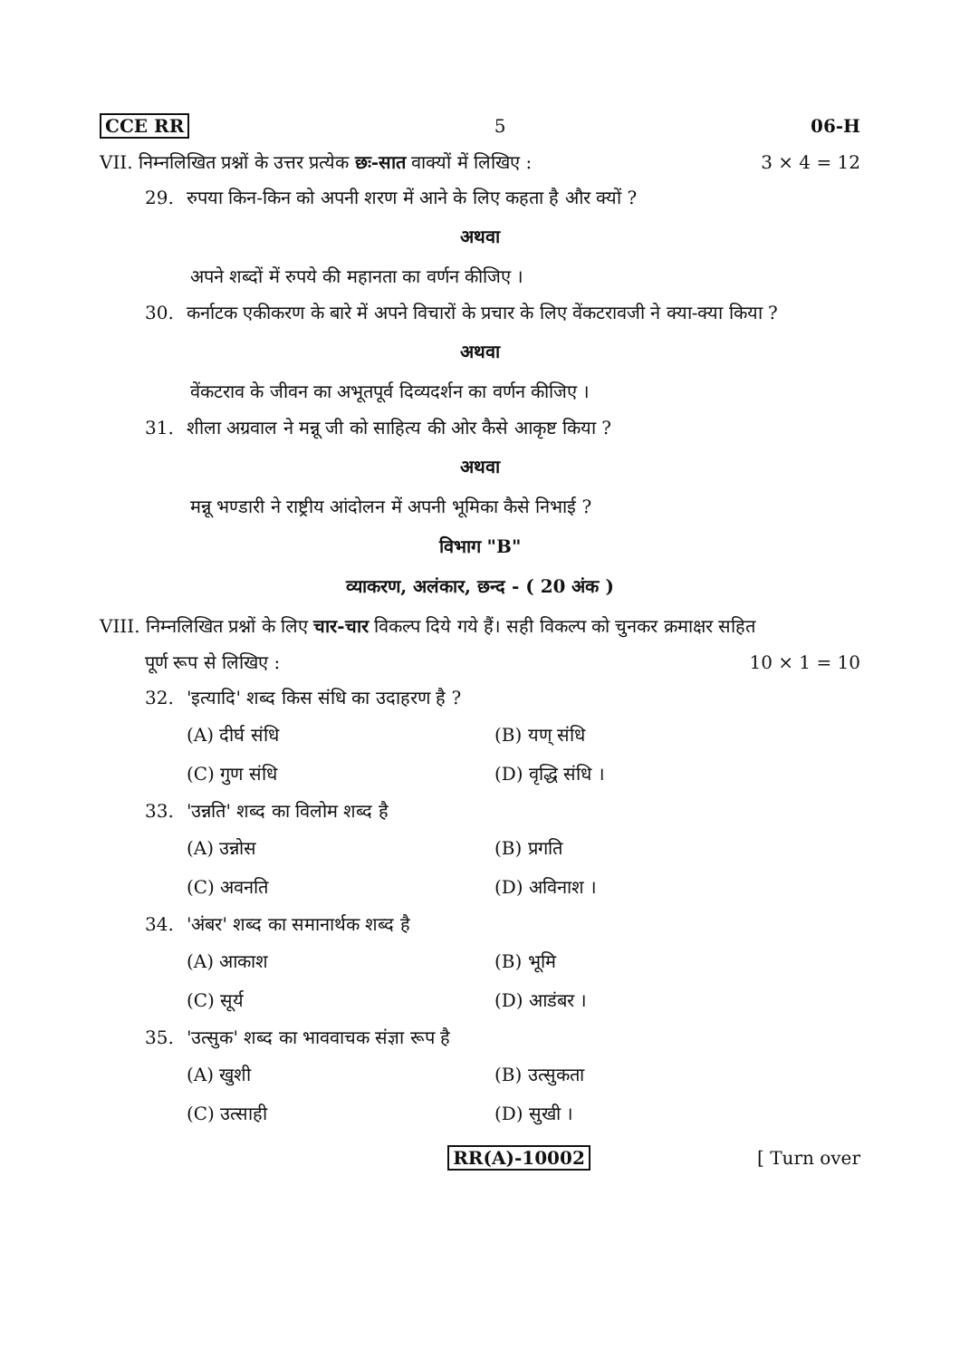CCE RR 5 06-H
VII. निम्नलिखित प्रश्नों के उत्तर प्रत्येक छः-सात वाक्यों में लिखिए : 3 × 4 = 12
29. रुपया किन-किन को अपनी शरण में आने के लिए कहता है और क्यों ?
अथवा
अपने शब्दों में रुपये की महानता का वर्णन कीजिए ।
30. कर्नाटक एकीकरण के बारे में अपने विचारों के प्रचार के लिए वेंकटरावजी ने क्या-क्या किया ?
अथवा
वेंकटराव के जीवन का अभूतपूर्व दिव्यदर्शन का वर्णन कीजिए ।
31. शीला अग्रवाल ने मन्नू जी को साहित्य की ओर कैसे आकृष्ट किया ?
अथवा
मन्नू भण्डारी ने राष्ट्रीय आंदोलन में अपनी भूमिका कैसे निभाई ?
विभाग "B"
व्याकरण, अलंकार, छन्द - ( 20 अंक )
VIII. निम्नलिखित प्रश्नों के लिए चार-चार विकल्प दिये गये हैं। सही विकल्प को चुनकर क्रमाक्षर सहित
पूर्ण रूप से लिखिए : 10 × 1 = 10
32. 'इत्यादि' शब्द किस संधि का उदाहरण है ?
(A) दीर्घ संधि (B) यण् संधि (C) गुण संधि (D) वृद्धि संधि ।
33. 'उन्नति' शब्द का विलोम शब्द है
(A) उन्नोस (B) प्रगति (C) अवनति (D) अविनाश ।
34. 'अंबर' शब्द का समानार्थक शब्द है
(A) आकाश (B) भूमि (C) सूर्य (D) आडंबर ।
35. 'उत्सुक' शब्द का भाववाचक संज्ञा रूप है
(A) खुशी (B) उत्सुकता (C) उत्साही (D) सुखी ।
RR(A)-10002 [ Turn over